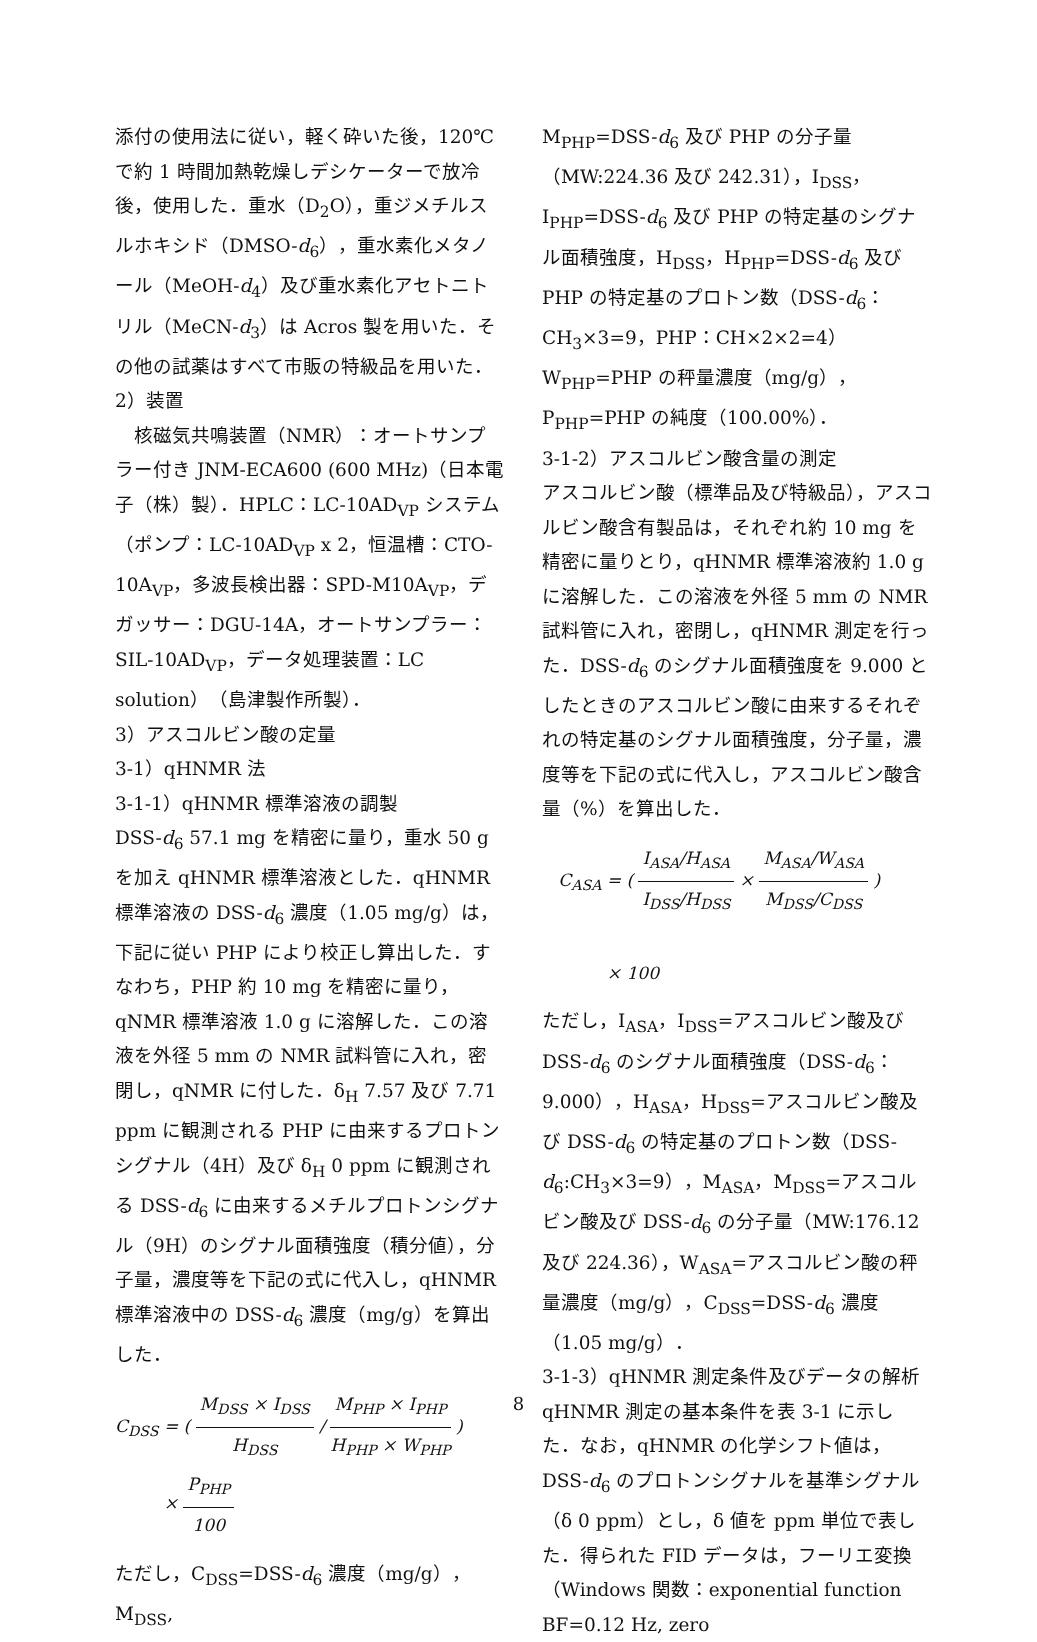添付の使用法に従い，軽く砕いた後，120℃で約 1 時間加熱乾燥しデシケーターで放冷後，使用した．重水（D<sub>2</sub>O），重ジメチルスルホキシド（DMSO-d<sub>6</sub>），重水素化メタノール（MeOH-d<sub>4</sub>）及び重水素化アセトニトリル（MeCN-d<sub>3</sub>）は Acros 製を用いた．その他の試薬はすべて市販の特級品を用いた．
2）装置
　核磁気共鳴装置（NMR）：オートサンプラー付き JNM-ECA600 (600 MHz)（日本電子（株）製）．HPLC：LC-10AD<sub>VP</sub> システム（ポンプ：LC-10AD<sub>VP</sub> x 2，恒温槽：CTO-10A<sub>VP</sub>，多波長検出器：SPD-M10A<sub>VP</sub>，デガッサー：DGU-14A，オートサンプラー：SIL-10AD<sub>VP</sub>，データ処理装置：LC solution）（島津製作所製）．
3）アスコルビン酸の定量
3-1）qHNMR 法
3-1-1）qHNMR 標準溶液の調製
DSS-d<sub>6</sub> 57.1 mg を精密に量り，重水 50 g を加え qHNMR 標準溶液とした．qHNMR 標準溶液の DSS-d<sub>6</sub> 濃度（1.05 mg/g）は，下記に従い PHP により校正し算出した．すなわち，PHP 約 10 mg を精密に量り，qNMR 標準溶液 1.0 g に溶解した．この溶液を外径 5 mm の NMR 試料管に入れ，密閉し，qNMR に付した．δ<sub>H</sub> 7.57 及び 7.71 ppm に観測される PHP に由来するプロトンシグナル（4H）及び δ<sub>H</sub> 0 ppm に観測される DSS-d<sub>6</sub> に由来するメチルプロトンシグナル（9H）のシグナル面積強度（積分値），分子量，濃度等を下記の式に代入し，qHNMR 標準溶液中の DSS-d<sub>6</sub> 濃度（mg/g）を算出した．
C<sub>DSS</sub> = ( M<sub>DSS</sub> × I<sub>DSS</sub> H<sub>DSS</sub> / M<sub>PHP</sub> × I<sub>PHP</sub> H<sub>PHP</sub> × W<sub>PHP</sub> )
× P<sub>PHP</sub> 100
ただし，C<sub>DSS</sub>=DSS-d<sub>6</sub> 濃度（mg/g），M<sub>DSS</sub>,
M<sub>PHP</sub>=DSS-d<sub>6</sub> 及び PHP の分子量（MW:224.36 及び 242.31），I<sub>DSS</sub>，I<sub>PHP</sub>=DSS-d<sub>6</sub> 及び PHP の特定基のシグナル面積強度，H<sub>DSS</sub>，H<sub>PHP</sub>=DSS-d<sub>6</sub> 及び PHP の特定基のプロトン数（DSS-d<sub>6</sub>：CH<sub>3</sub>×3=9，PHP：CH×2×2=4）W<sub>PHP</sub>=PHP の秤量濃度（mg/g），P<sub>PHP</sub>=PHP の純度（100.00%）．
3-1-2）アスコルビン酸含量の測定
アスコルビン酸（標準品及び特級品），アスコルビン酸含有製品は，それぞれ約 10 mg を精密に量りとり，qHNMR 標準溶液約 1.0 g に溶解した．この溶液を外径 5 mm の NMR 試料管に入れ，密閉し，qHNMR 測定を行った．DSS-d<sub>6</sub> のシグナル面積強度を 9.000 としたときのアスコルビン酸に由来するそれぞれの特定基のシグナル面積強度，分子量，濃度等を下記の式に代入し，アスコルビン酸含量（%）を算出した．
C<sub>ASA</sub> = ( I<sub>ASA</sub>/H<sub>ASA</sub> I<sub>DSS</sub>/H<sub>DSS</sub> × M<sub>ASA</sub>/W<sub>ASA</sub> M<sub>DSS</sub>/C<sub>DSS</sub> )
× 100
ただし，I<sub>ASA</sub>，I<sub>DSS</sub>=アスコルビン酸及び DSS-d<sub>6</sub> のシグナル面積強度（DSS-d<sub>6</sub>：9.000），H<sub>ASA</sub>，H<sub>DSS</sub>=アスコルビン酸及び DSS-d<sub>6</sub> の特定基のプロトン数（DSS-d<sub>6</sub>:CH<sub>3</sub>×3=9），M<sub>ASA</sub>，M<sub>DSS</sub>=アスコルビン酸及び DSS-d<sub>6</sub> の分子量（MW:176.12 及び 224.36），W<sub>ASA</sub>=アスコルビン酸の秤量濃度（mg/g），C<sub>DSS</sub>=DSS-d<sub>6</sub> 濃度（1.05 mg/g）．
3-1-3）qHNMR 測定条件及びデータの解析
qHNMR 測定の基本条件を表 3-1 に示した．なお，qHNMR の化学シフト値は，DSS-d<sub>6</sub> のプロトンシグナルを基準シグナル（δ 0 ppm）とし，δ 値を ppm 単位で表した．得られた FID データは，フーリエ変換（Windows 関数：exponential function BF=0.12 Hz, zero
8